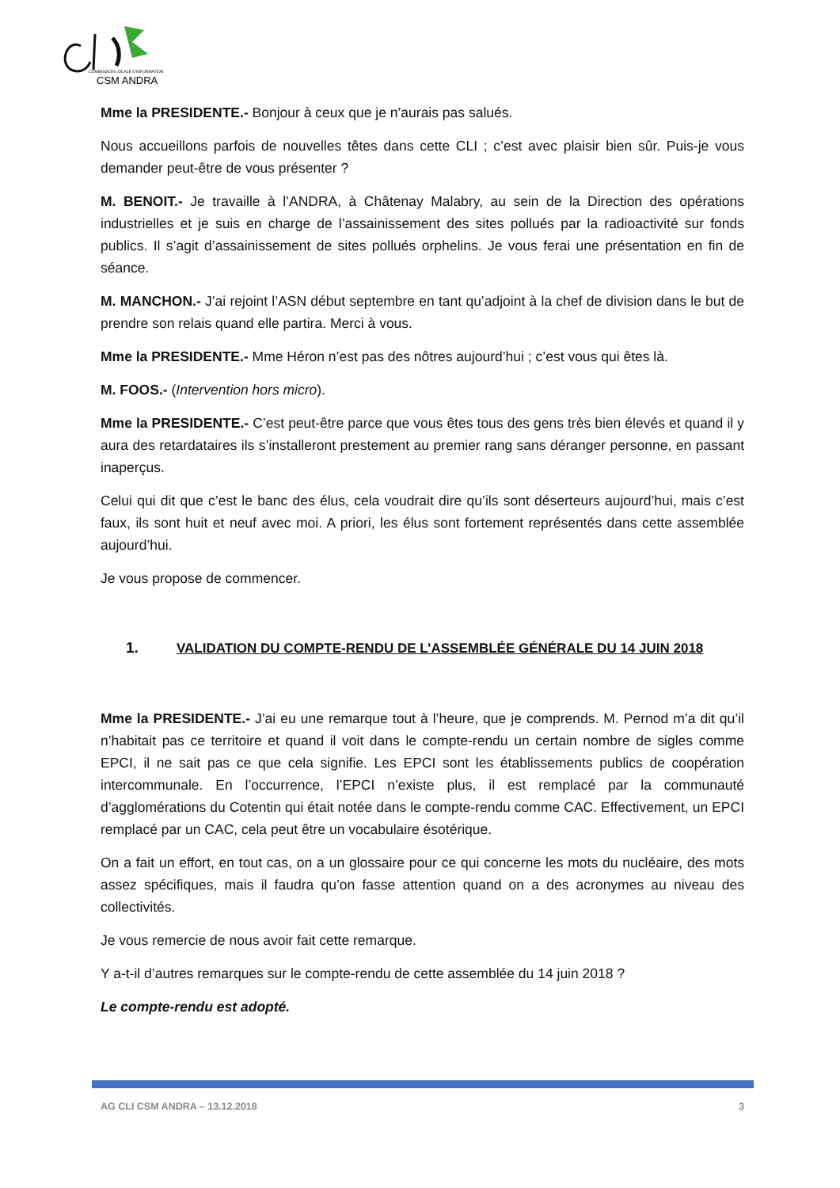COMMISSION LOCALE D'INFORMATION
CSM ANDRA
Mme la PRESIDENTE.- Bonjour à ceux que je n’aurais pas salués.
Nous accueillons parfois de nouvelles têtes dans cette CLI ; c’est avec plaisir bien sûr. Puis-je vous demander peut-être de vous présenter ?
M. BENOIT.- Je travaille à l’ANDRA, à Châtenay Malabry, au sein de la Direction des opérations industrielles et je suis en charge de l’assainissement des sites pollués par la radioactivité sur fonds publics. Il s’agit d’assainissement de sites pollués orphelins. Je vous ferai une présentation en fin de séance.
M. MANCHON.- J’ai rejoint l’ASN début septembre en tant qu’adjoint à la chef de division dans le but de prendre son relais quand elle partira. Merci à vous.
Mme la PRESIDENTE.- Mme Héron n’est pas des nôtres aujourd’hui ; c’est vous qui êtes là.
M. FOOS.- (Intervention hors micro).
Mme la PRESIDENTE.- C’est peut-être parce que vous êtes tous des gens très bien élevés et quand il y aura des retardataires ils s’installeront prestement au premier rang sans déranger personne, en passant inaperçus.
Celui qui dit que c’est le banc des élus, cela voudrait dire qu’ils sont déserteurs aujourd’hui, mais c’est faux, ils sont huit et neuf avec moi. A priori, les élus sont fortement représentés dans cette assemblée aujourd’hui.
Je vous propose de commencer.
1. VALIDATION DU COMPTE-RENDU DE L’ASSEMBLÉE GÉNÉRALE DU 14 JUIN 2018
Mme la PRESIDENTE.- J’ai eu une remarque tout à l’heure, que je comprends. M. Pernod m’a dit qu’il n’habitait pas ce territoire et quand il voit dans le compte-rendu un certain nombre de sigles comme EPCI, il ne sait pas ce que cela signifie. Les EPCI sont les établissements publics de coopération intercommunale. En l’occurrence, l’EPCI n’existe plus, il est remplacé par la communauté d’agglomérations du Cotentin qui était notée dans le compte-rendu comme CAC. Effectivement, un EPCI remplacé par un CAC, cela peut être un vocabulaire ésotérique.
On a fait un effort, en tout cas, on a un glossaire pour ce qui concerne les mots du nucléaire, des mots assez spécifiques, mais il faudra qu’on fasse attention quand on a des acronymes au niveau des collectivités.
Je vous remercie de nous avoir fait cette remarque.
Y a-t-il d’autres remarques sur le compte-rendu de cette assemblée du 14 juin 2018 ?
Le compte-rendu est adopté.
AG CLI CSM ANDRA – 13.12.2018 3